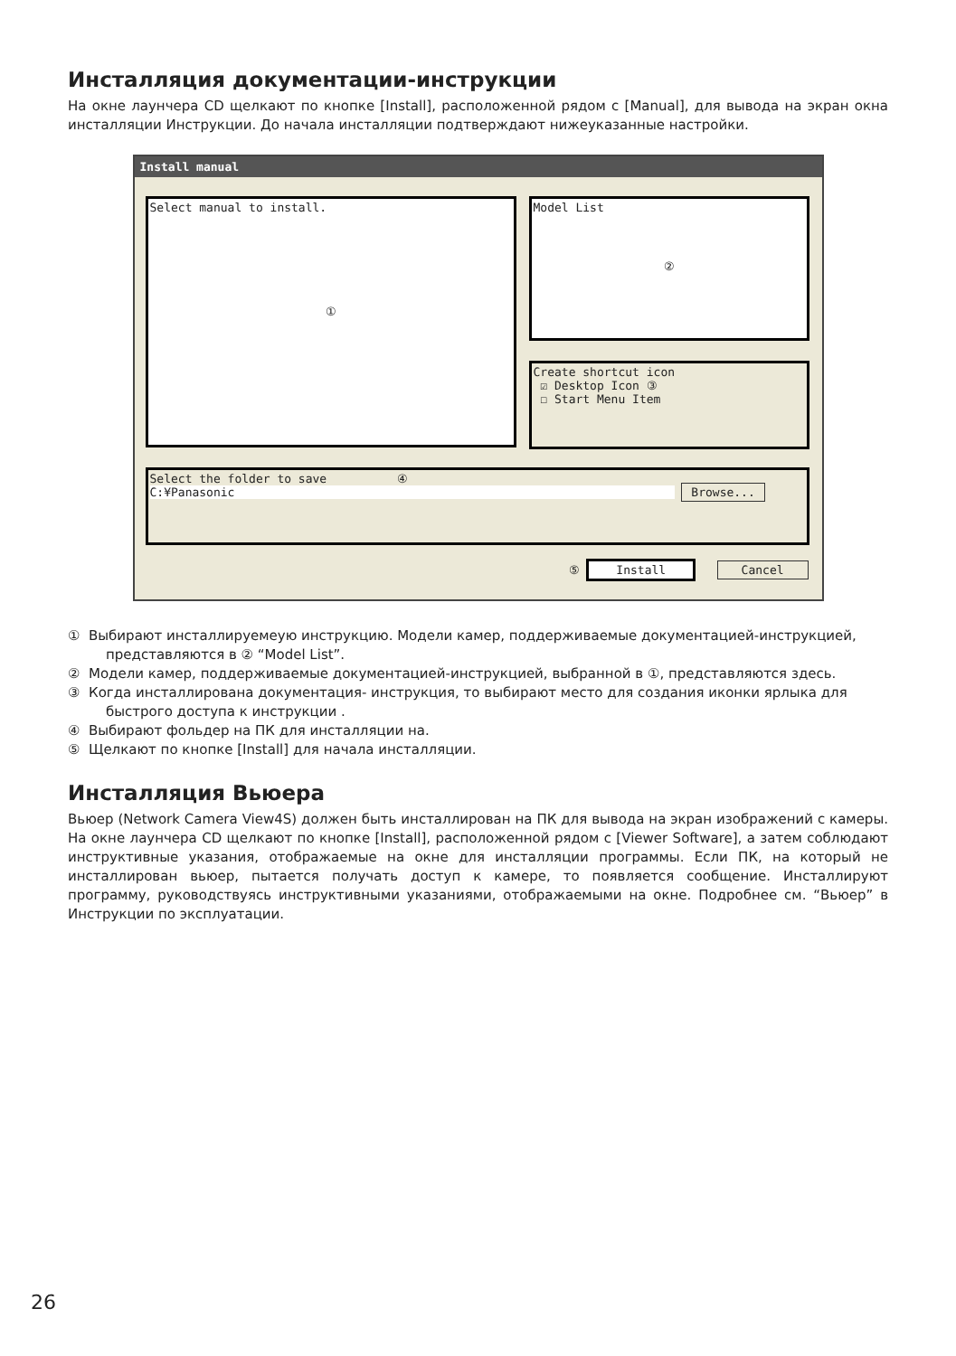Инсталляция документации-инструкции
На окне лаунчера CD щелкают по кнопке [Install], расположенной рядом с [Manual], для вывода на экран окна инсталляции Инструкции. До начала инсталляции подтверждают нижеуказанные настройки.
Install manual
Select manual to install.
①
Model List
②
Create shortcut icon
☑ Desktop Icon ③
☐ Start Menu Item
Select the folder to save ④
C:¥Panasonic Browse...
⑤ Install Cancel
① Выбирают инсталлируемеую инструкцию. Модели камер, поддерживаемые документацией-инструкцией, представляются в ② “Model List”.
② Модели камер, поддерживаемые документацией-инструкцией, выбранной в ①, представляются здесь.
③ Когда инсталлирована документация- инструкция, то выбирают место для создания иконки ярлыка для быстрого доступа к инструкции .
④ Выбирают фольдер на ПК для инсталляции на.
⑤ Щелкают по кнопке [Install] для начала инсталляции.
Инсталляция Вьюера
Вьюер (Network Camera View4S) должен быть инсталлирован на ПК для вывода на экран изображений с камеры. На окне лаунчера CD щелкают по кнопке [Install], расположенной рядом с [Viewer Software], а затем соблюдают инструктивные указания, отображаемые на окне для инсталляции программы. Если ПК, на который не инсталлирован вьюер, пытается получать доступ к камере, то появляется сообщение. Инсталлируют программу, руководствуясь инструктивными указаниями, отображаемыми на окне. Подробнее см. “Вьюер” в Инструкции по эксплуатации.
26